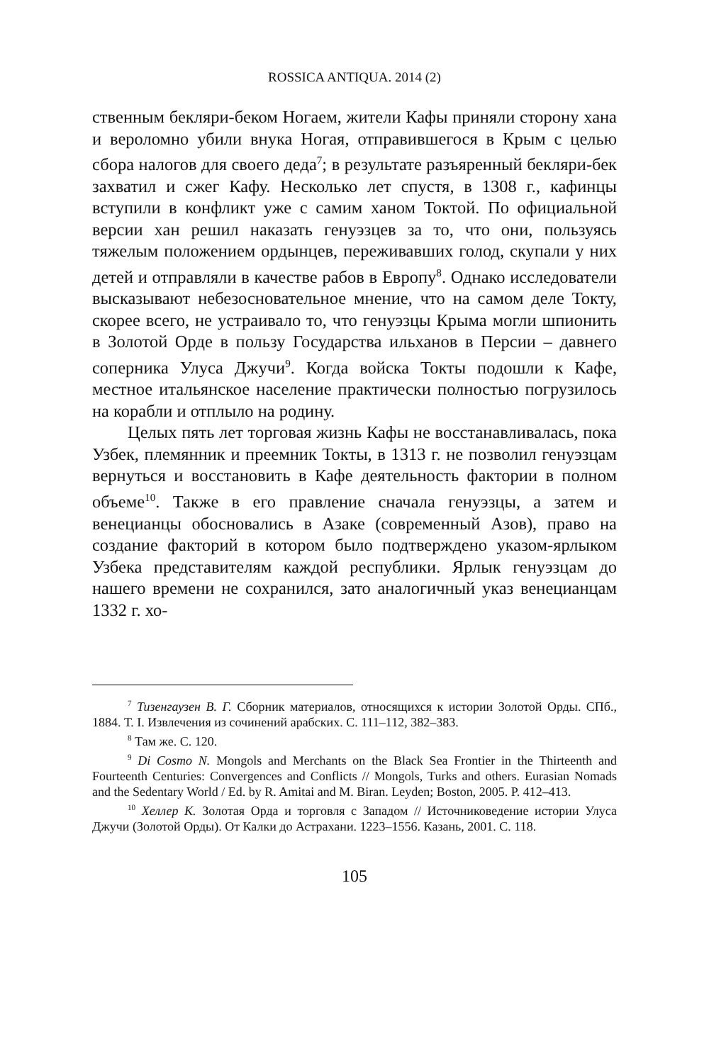ROSSICA ANTIQUA. 2014 (2)
ственным бекляри-беком Ногаем, жители Кафы приняли сторону хана и вероломно убили внука Ногая, отправившегося в Крым с целью сбора налогов для своего деда<sup>7</sup>; в результате разъяренный бекляри-бек захватил и сжег Кафу. Несколько лет спустя, в 1308 г., кафинцы вступили в конфликт уже с самим ханом Токтой. По официальной версии хан решил наказать генуэзцев за то, что они, пользуясь тяжелым положением ордынцев, переживавших голод, скупали у них детей и отправляли в качестве рабов в Европу<sup>8</sup>. Однако исследователи высказывают небезосновательное мнение, что на самом деле Токту, скорее всего, не устраивало то, что генуэзцы Крыма могли шпионить в Золотой Орде в пользу Государства ильханов в Персии – давнего соперника Улуса Джучи<sup>9</sup>. Когда войска Токты подошли к Кафе, местное итальянское население практически полностью погрузилось на корабли и отплыло на родину.
Целых пять лет торговая жизнь Кафы не восстанавливалась, пока Узбек, племянник и преемник Токты, в 1313 г. не позволил генуэзцам вернуться и восстановить в Кафе деятельность фактории в полном объеме<sup>10</sup>. Также в его правление сначала генуэзцы, а затем и венецианцы обосновались в Азаке (современный Азов), право на создание факторий в котором было подтверждено указом-ярлыком Узбека представителям каждой республики. Ярлык генуэзцам до нашего времени не сохранился, зато аналогичный указ венецианцам 1332 г. хо-
<sup>7</sup> Тизенгаузен В. Г. Сборник материалов, относящихся к истории Золотой Орды. СПб., 1884. Т. I. Извлечения из сочинений арабских. С. 111–112, 382–383.
<sup>8</sup> Там же. С. 120.
<sup>9</sup> Di Cosmo N. Mongols and Merchants on the Black Sea Frontier in the Thirteenth and Fourteenth Centuries: Convergences and Conflicts // Mongols, Turks and others. Eurasian Nomads and the Sedentary World / Ed. by R. Amitai and M. Biran. Leyden; Boston, 2005. P. 412–413.
<sup>10</sup> Хеллер К. Золотая Орда и торговля с Западом // Источниковедение истории Улуса Джучи (Золотой Орды). От Калки до Астрахани. 1223–1556. Казань, 2001. С. 118.
105